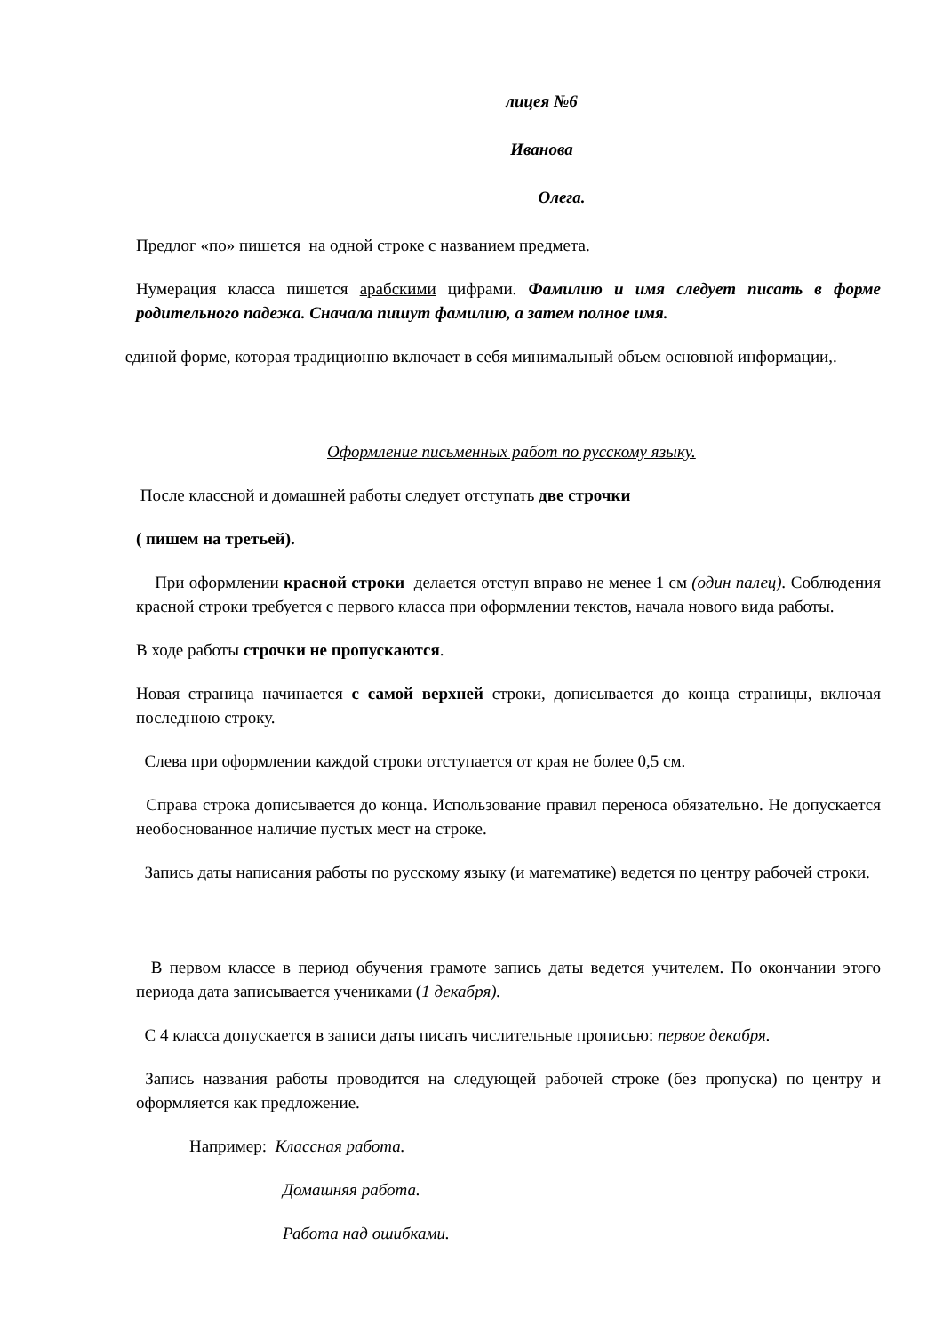лицея №6
Иванова
Олега.
Предлог «по» пишется на одной строке с названием предмета.
Нумерация класса пишется арабскими цифрами. Фамилию и имя следует писать в форме родительного падежа. Сначала пишут фамилию, а затем полное имя.
единой форме, которая традиционно включает в себя минимальный объем основной информации,.
Оформление письменных работ по русскому языку.
После классной и домашней работы следует отступать две строчки
( пишем на третьей).
При оформлении красной строки делается отступ вправо не менее 1 см (один палец). Соблюдения красной строки требуется с первого класса при оформлении текстов, начала нового вида работы.
В ходе работы строчки не пропускаются.
Новая страница начинается с самой верхней строки, дописывается до конца страницы, включая последнюю строку.
Слева при оформлении каждой строки отступается от края не более 0,5 см.
Справа строка дописывается до конца. Использование правил переноса обязательно. Не допускается необоснованное наличие пустых мест на строке.
Запись даты написания работы по русскому языку (и математике) ведется по центру рабочей строки.
В первом классе в период обучения грамоте запись даты ведется учителем. По окончании этого периода дата записывается учениками (1 декабря).
С 4 класса допускается в записи даты писать числительные прописью: первое декабря.
Запись названия работы проводится на следующей рабочей строке (без пропуска) по центру и оформляется как предложение.
Например: Классная работа.
Домашняя работа.
Работа над ошибками.